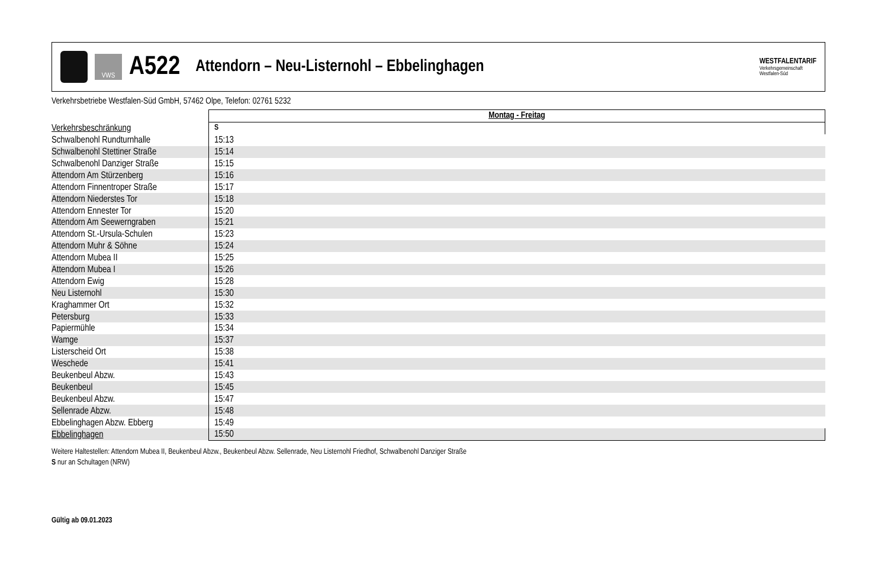VWS
A522
Attendorn – Neu-Listernohl – Ebbelinghagen
WESTFALENTARIF
Verkehrsgemeinschaft
Westfalen-Süd
Verkehrsbetriebe Westfalen-Süd GmbH, 57462 Olpe, Telefon: 02761 5232
| | Montag - Freitag |
| --- | --- |
| Verkehrsbeschränkung | S |
| Schwalbenohl Rundturnhalle | 15:13 |
| Schwalbenohl Stettiner Straße | 15:14 |
| Schwalbenohl Danziger Straße | 15:15 |
| Attendorn Am Stürzenberg | 15:16 |
| Attendorn Finnentroper Straße | 15:17 |
| Attendorn Niederstes Tor | 15:18 |
| Attendorn Ennester Tor | 15:20 |
| Attendorn Am Seewerngraben | 15:21 |
| Attendorn St.-Ursula-Schulen | 15:23 |
| Attendorn Muhr & Söhne | 15:24 |
| Attendorn Mubea II | 15:25 |
| Attendorn Mubea I | 15:26 |
| Attendorn Ewig | 15:28 |
| Neu Listernohl | 15:30 |
| Kraghammer Ort | 15:32 |
| Petersburg | 15:33 |
| Papiermühle | 15:34 |
| Wamge | 15:37 |
| Listerscheid Ort | 15:38 |
| Weschede | 15:41 |
| Beukenbeul Abzw. | 15:43 |
| Beukenbeul | 15:45 |
| Beukenbeul Abzw. | 15:47 |
| Sellenrade Abzw. | 15:48 |
| Ebbelinghagen Abzw. Ebberg | 15:49 |
| Ebbelinghagen | 15:50 |
Weitere Haltestellen: Attendorn Mubea II, Beukenbeul Abzw., Beukenbeul Abzw. Sellenrade, Neu Listernohl Friedhof, Schwalbenohl Danziger Straße
S nur an Schultagen (NRW)
Gültig ab 09.01.2023